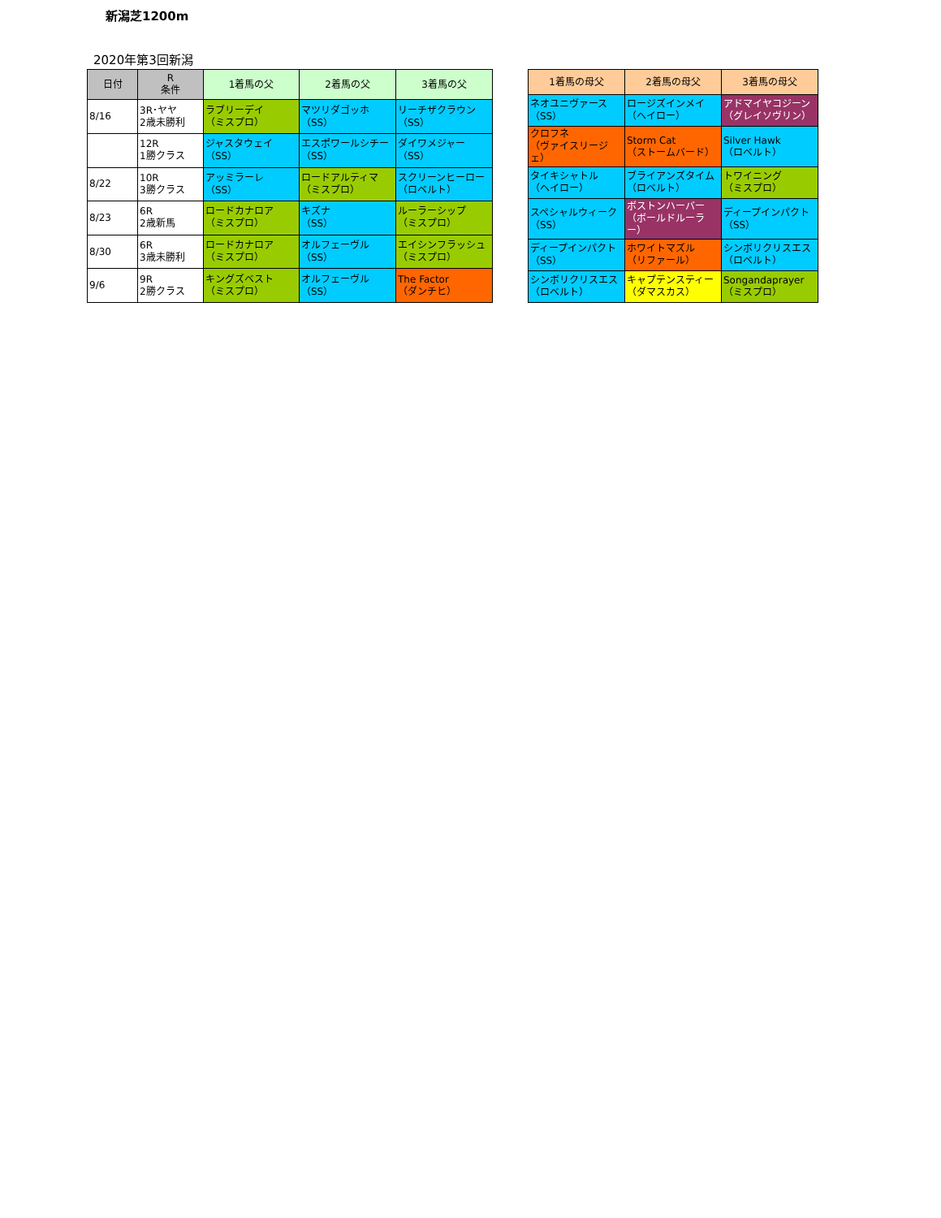新潟芝1200m
2020年第3回新潟
| 日付 | R 条件 | 1着馬の父 | 2着馬の父 | 3着馬の父 |
| --- | --- | --- | --- | --- |
| 8/16 | 3R･ヤヤ 2歳未勝利 | ラブリーデイ （ミスプロ） | マツリダゴッホ （SS） | リーチザクラウン （SS） |
| | 12R 1勝クラス | ジャスタウェイ （SS） | エスポワールシチー （SS） | ダイワメジャー （SS） |
| 8/22 | 10R 3勝クラス | アッミラーレ （SS） | ロードアルティマ （ミスプロ） | スクリーンヒーロー （ロベルト） |
| 8/23 | 6R 2歳新馬 | ロードカナロア （ミスプロ） | キズナ （SS） | ルーラーシップ （ミスプロ） |
| 8/30 | 6R 3歳未勝利 | ロードカナロア （ミスプロ） | オルフェーヴル （SS） | エイシンフラッシュ （ミスプロ） |
| 9/6 | 9R 2勝クラス | キングズベスト （ミスプロ） | オルフェーヴル （SS） | The Factor （ダンチヒ） |
| 1着馬の母父 | 2着馬の母父 | 3着馬の母父 |
| --- | --- | --- |
| ネオユニヴァース （SS） | ロージズインメイ （ヘイロー） | アドマイヤコジーン （グレイソヴリン） |
| クロフネ （ヴァイスリージェ） | Storm Cat （ストームバード） | Silver Hawk （ロベルト） |
| タイキシャトル （ヘイロー） | ブライアンズタイム （ロベルト） | トワイニング （ミスプロ） |
| スペシャルウィーク （SS） | ボストンハーバー （ボールドルーラー） | ディープインパクト （SS） |
| ディープインパクト （SS） | ホワイトマズル （リファール） | シンボリクリスエス （ロベルト） |
| シンボリクリスエス （ロベルト） | キャプテンスティー （ダマスカス） | Songandaprayer （ミスプロ） |